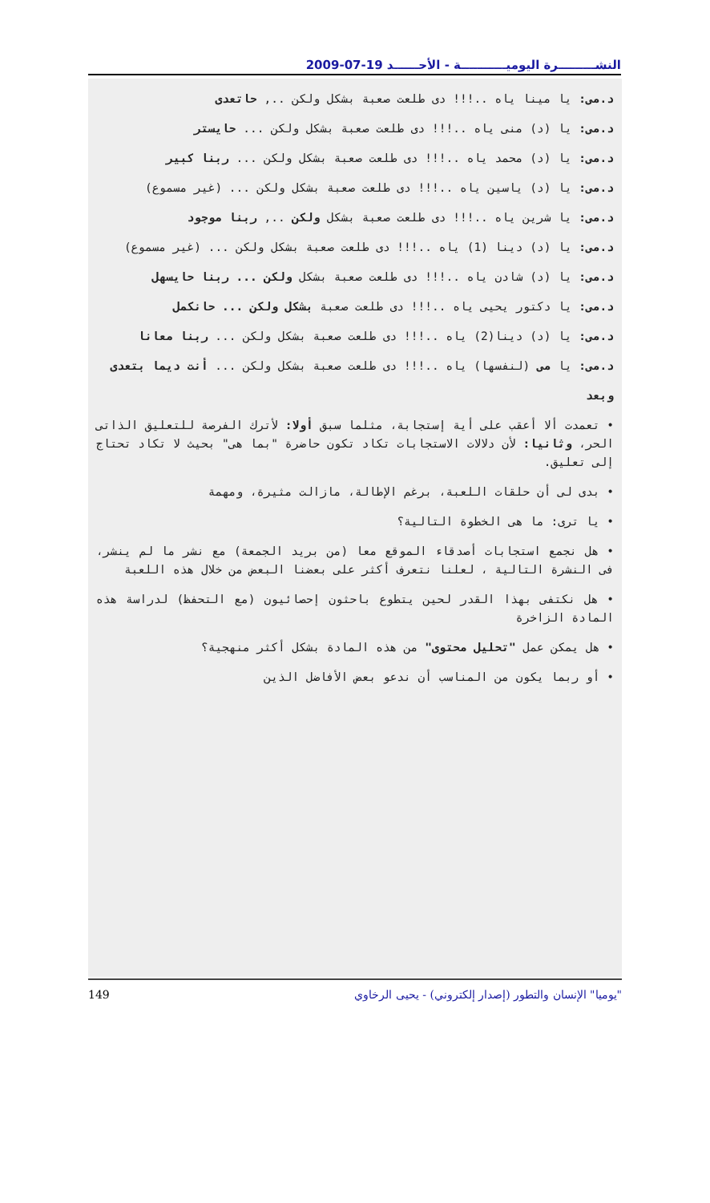النشـــــــــرة اليوميـــــــــــة - الأحــــــد 19-07-2009
د.مى: يا مينا ياه ..!!! دى طلعت صعبة بشكل ولكن .., حاتعدى
د.مى: يا (د) منى ياه ..!!! دى طلعت صعبة بشكل ولكن ... حايستر
د.مى: يا (د) محمد ياه ..!!! دى طلعت صعبة بشكل ولكن ... ربنا كبير
د.مى: يا (د) ياسين ياه ..!!! دى طلعت صعبة بشكل ولكن ... (غير مسموع)
د.مى: يا شرين ياه ..!!! دى طلعت صعبة بشكل ولكن .., ربنا موجود
د.مى: يا (د) دينا (1) ياه ..!!! دى طلعت صعبة بشكل ولكن ... (غير مسموع)
د.مى: يا (د) شادن ياه ..!!! دى طلعت صعبة بشكل ولكن ... ربنا حايسهل
د.مى: يا دكتور يحيى ياه ..!!! دى طلعت صعبة بشكل ولكن ... حانكمل
د.مى: يا (د) دينا(2) ياه ..!!! دى طلعت صعبة بشكل ولكن ... ربنا معانا
د.مى: يا مى (لنفسها) ياه ..!!! دى طلعت صعبة بشكل ولكن ... أنت ديما بتعدى
وبعد
• تعمدت ألا أعقب على أية إستجابة، مثلما سبق أولا: لأترك الفرصة للتعليق الذاتى الحر، وثانيا: لأن دلالات الاستجابات تكاد تكون حاضرة "بما هى" بحيث لا تكاد تحتاج إلى تعليق.
• بدى لى أن حلقات اللعبة، برغم الإطالة، مازالت مثيرة، ومهمة
• يا ترى: ما هى الخطوة التالية؟
• هل نجمع استجابات أصدقاء الموقع معا (من بريد الجمعة) مع نشر ما لم ينشر، فى النشرة التالية ، لعلنا نتعرف أكثر على بعضنا البعض من خلال هذه اللعبة
• هل نكتفى بهذا القدر لحين يتطوع باحثون إحصائيون (مع التحفظ) لدراسة هذه المادة الزاخرة
• هل يمكن عمل "تحليل محتوى" من هذه المادة بشكل أكثر منهجية؟
• أو ربما يكون من المناسب أن ندعو بعض الأفاضل الذين
149 "يوميا" الإنسان والتطور (إصدار إلكتروني) - يحيى الرخاوي